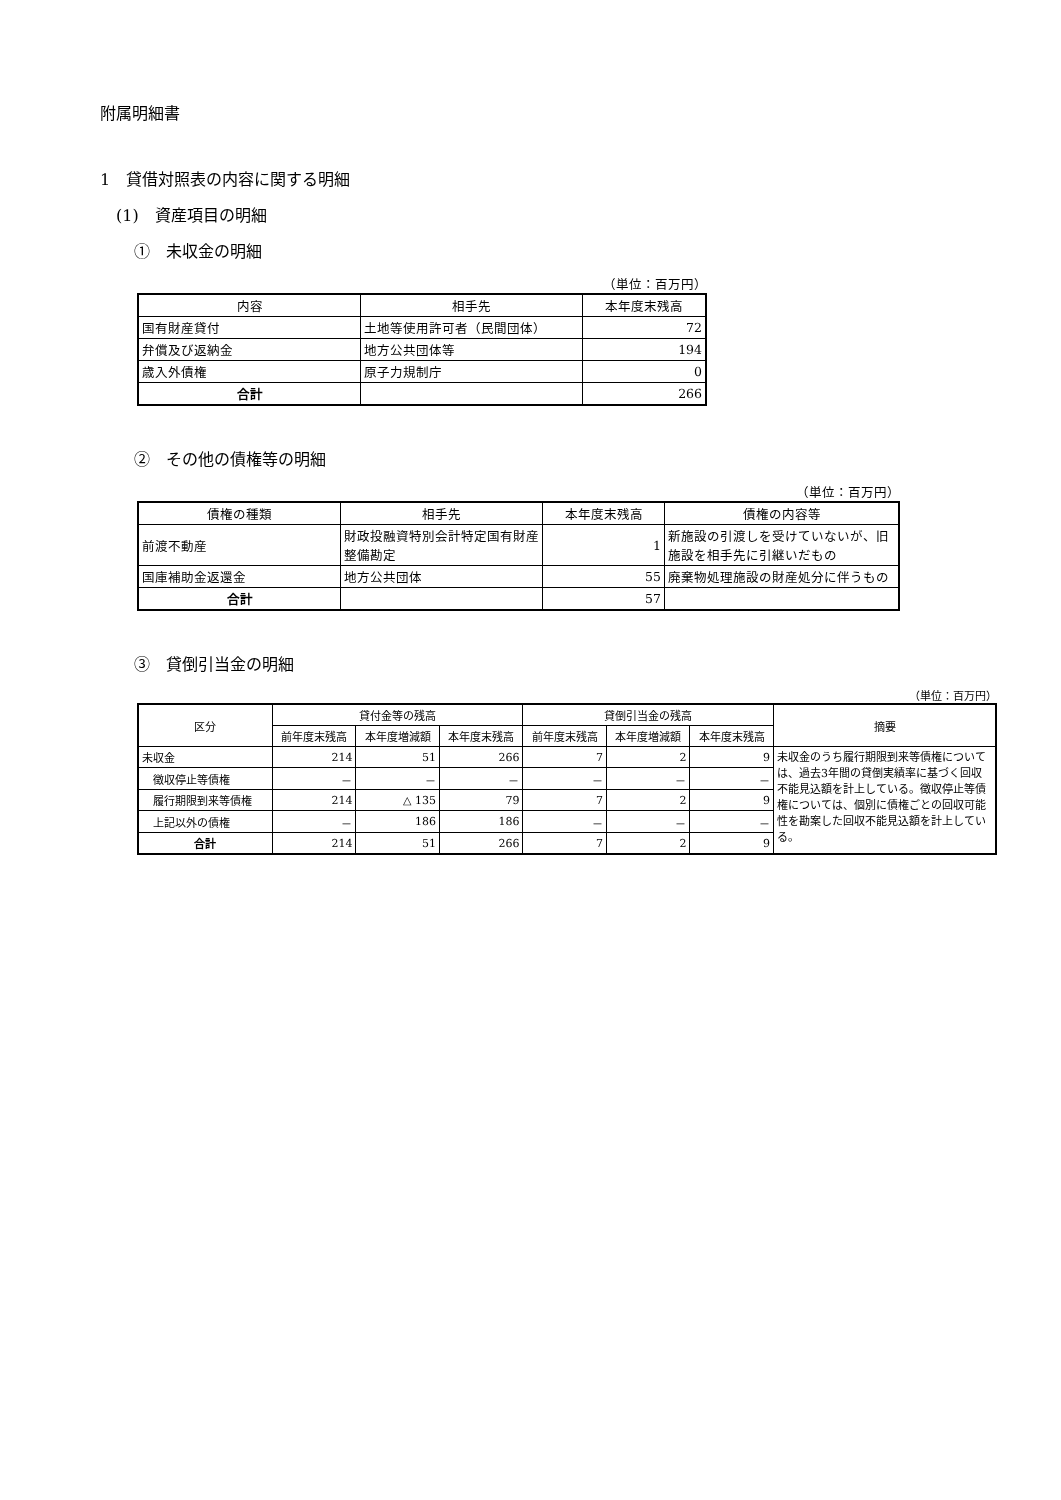附属明細書
1　貸借対照表の内容に関する明細
(1)　資産項目の明細
①　未収金の明細
（単位：百万円）
| 内容 | 相手先 | 本年度末残高 |
| --- | --- | --- |
| 国有財産貸付 | 土地等使用許可者（民間団体） | 72 |
| 弁償及び返納金 | 地方公共団体等 | 194 |
| 歳入外債権 | 原子力規制庁 | 0 |
| 合計 | | 266 |
②　その他の債権等の明細
（単位：百万円）
| 債権の種類 | 相手先 | 本年度末残高 | 債権の内容等 |
| --- | --- | --- | --- |
| 前渡不動産 | 財政投融資特別会計特定国有財産整備勘定 | 1 | 新施設の引渡しを受けていないが、旧施設を相手先に引継いだもの |
| 国庫補助金返還金 | 地方公共団体 | 55 | 廃棄物処理施設の財産処分に伴うもの |
| 合計 | | 57 | |
③　貸倒引当金の明細
（単位：百万円）
| 区分 | 貸付金等の残高 | | | 貸倒引当金の残高 | | | 摘要 |
| --- | --- | --- | --- | --- | --- | --- | --- |
| | 前年度末残高 | 本年度増減額 | 本年度末残高 | 前年度末残高 | 本年度増減額 | 本年度末残高 | |
| 未収金 | 214 | 51 | 266 | 7 | 2 | 9 | 未収金のうち履行期限到来等債権については、過去3年間の貸倒実績率に基づく回収不能見込額を計上している。徴収停止等債権については、個別に債権ごとの回収可能性を勘案した回収不能見込額を計上している。 |
| 徴収停止等債権 | － | － | － | － | － | － | |
| 履行期限到来等債権 | 214 | △ 135 | 79 | 7 | 2 | 9 | |
| 上記以外の債権 | － | 186 | 186 | － | － | － | |
| 合計 | 214 | 51 | 266 | 7 | 2 | 9 | |